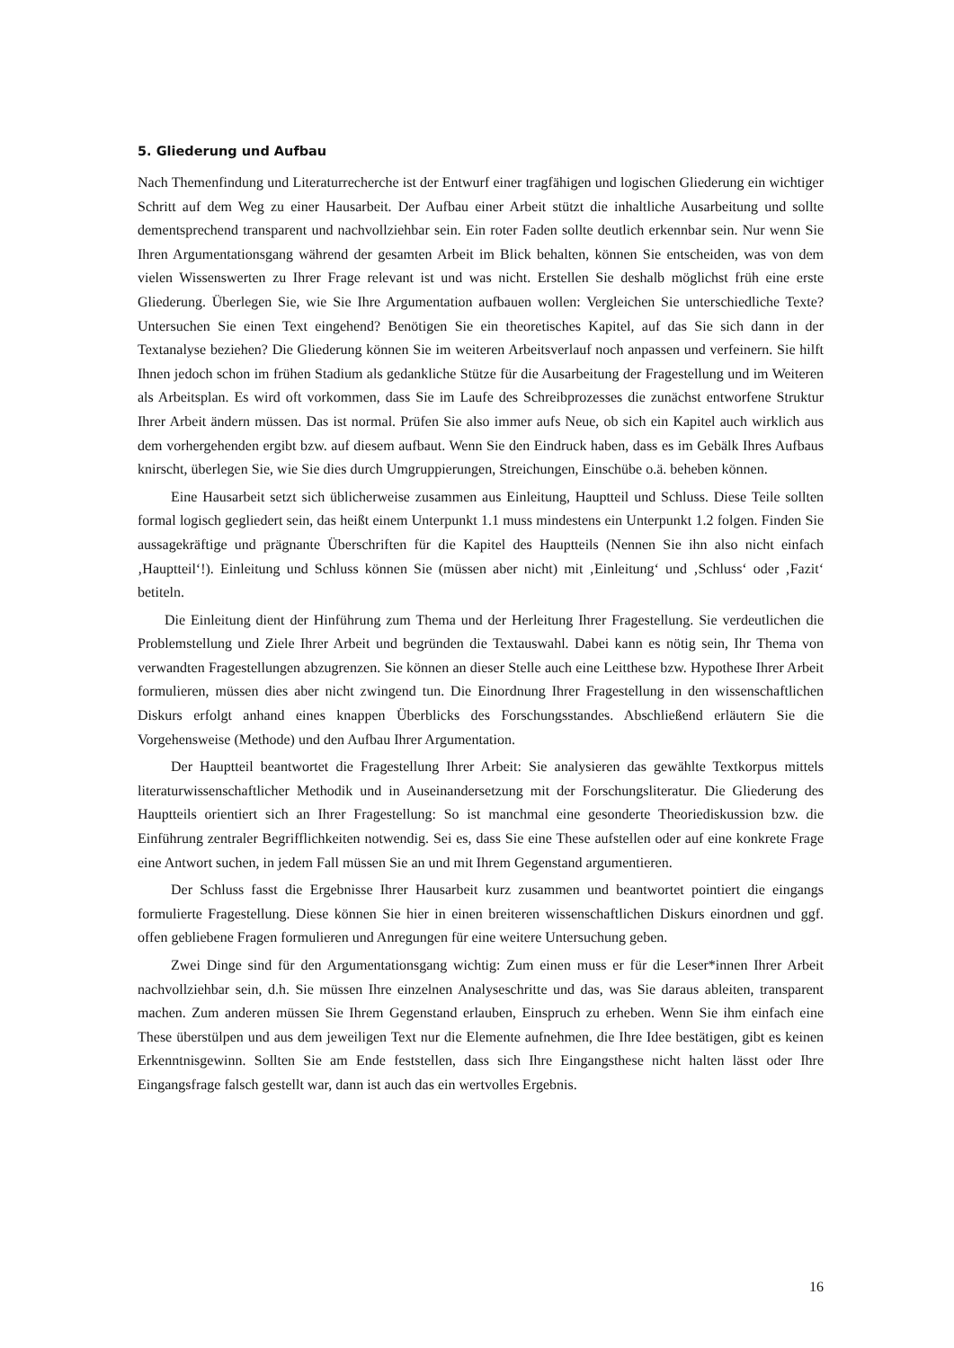5. Gliederung und Aufbau
Nach Themenfindung und Literaturrecherche ist der Entwurf einer tragfähigen und logischen Gliederung ein wichtiger Schritt auf dem Weg zu einer Hausarbeit. Der Aufbau einer Arbeit stützt die inhaltliche Ausarbeitung und sollte dementsprechend transparent und nachvollziehbar sein. Ein roter Faden sollte deutlich erkennbar sein. Nur wenn Sie Ihren Argumentationsgang während der gesamten Arbeit im Blick behalten, können Sie entscheiden, was von dem vielen Wissenswerten zu Ihrer Frage relevant ist und was nicht. Erstellen Sie deshalb möglichst früh eine erste Gliederung. Überlegen Sie, wie Sie Ihre Argumentation aufbauen wollen: Vergleichen Sie unterschiedliche Texte? Untersuchen Sie einen Text eingehend? Benötigen Sie ein theoretisches Kapitel, auf das Sie sich dann in der Textanalyse beziehen? Die Gliederung können Sie im weiteren Arbeitsverlauf noch anpassen und verfeinern. Sie hilft Ihnen jedoch schon im frühen Stadium als gedankliche Stütze für die Ausarbeitung der Fragestellung und im Weiteren als Arbeitsplan. Es wird oft vorkommen, dass Sie im Laufe des Schreibprozesses die zunächst entworfene Struktur Ihrer Arbeit ändern müssen. Das ist normal. Prüfen Sie also immer aufs Neue, ob sich ein Kapitel auch wirklich aus dem vorhergehenden ergibt bzw. auf diesem aufbaut. Wenn Sie den Eindruck haben, dass es im Gebälk Ihres Aufbaus knirscht, überlegen Sie, wie Sie dies durch Umgruppierungen, Streichungen, Einschübe o.ä. beheben können.
Eine Hausarbeit setzt sich üblicherweise zusammen aus Einleitung, Hauptteil und Schluss. Diese Teile sollten formal logisch gegliedert sein, das heißt einem Unterpunkt 1.1 muss mindestens ein Unterpunkt 1.2 folgen. Finden Sie aussagekräftige und prägnante Überschriften für die Kapitel des Hauptteils (Nennen Sie ihn also nicht einfach ‚Hauptteil‘!). Einleitung und Schluss können Sie (müssen aber nicht) mit ‚Einleitung‘ und ‚Schluss‘ oder ‚Fazit‘ betiteln.
Die Einleitung dient der Hinführung zum Thema und der Herleitung Ihrer Fragestellung. Sie verdeutlichen die Problemstellung und Ziele Ihrer Arbeit und begründen die Textauswahl. Dabei kann es nötig sein, Ihr Thema von verwandten Fragestellungen abzugrenzen. Sie können an dieser Stelle auch eine Leitthese bzw. Hypothese Ihrer Arbeit formulieren, müssen dies aber nicht zwingend tun. Die Einordnung Ihrer Fragestellung in den wissenschaftlichen Diskurs erfolgt anhand eines knappen Überblicks des Forschungsstandes. Abschließend erläutern Sie die Vorgehensweise (Methode) und den Aufbau Ihrer Argumentation.
Der Hauptteil beantwortet die Fragestellung Ihrer Arbeit: Sie analysieren das gewählte Textkorpus mittels literaturwissenschaftlicher Methodik und in Auseinandersetzung mit der Forschungsliteratur. Die Gliederung des Hauptteils orientiert sich an Ihrer Fragestellung: So ist manchmal eine gesonderte Theoriediskussion bzw. die Einführung zentraler Begrifflichkeiten notwendig. Sei es, dass Sie eine These aufstellen oder auf eine konkrete Frage eine Antwort suchen, in jedem Fall müssen Sie an und mit Ihrem Gegenstand argumentieren.
Der Schluss fasst die Ergebnisse Ihrer Hausarbeit kurz zusammen und beantwortet pointiert die eingangs formulierte Fragestellung. Diese können Sie hier in einen breiteren wissenschaftlichen Diskurs einordnen und ggf. offen gebliebene Fragen formulieren und Anregungen für eine weitere Untersuchung geben.
Zwei Dinge sind für den Argumentationsgang wichtig: Zum einen muss er für die Leser*innen Ihrer Arbeit nachvollziehbar sein, d.h. Sie müssen Ihre einzelnen Analyseschritte und das, was Sie daraus ableiten, transparent machen. Zum anderen müssen Sie Ihrem Gegenstand erlauben, Einspruch zu erheben. Wenn Sie ihm einfach eine These überstülpen und aus dem jeweiligen Text nur die Elemente aufnehmen, die Ihre Idee bestätigen, gibt es keinen Erkenntnisgewinn. Sollten Sie am Ende feststellen, dass sich Ihre Eingangsthese nicht halten lässt oder Ihre Eingangsfrage falsch gestellt war, dann ist auch das ein wertvolles Ergebnis.
16